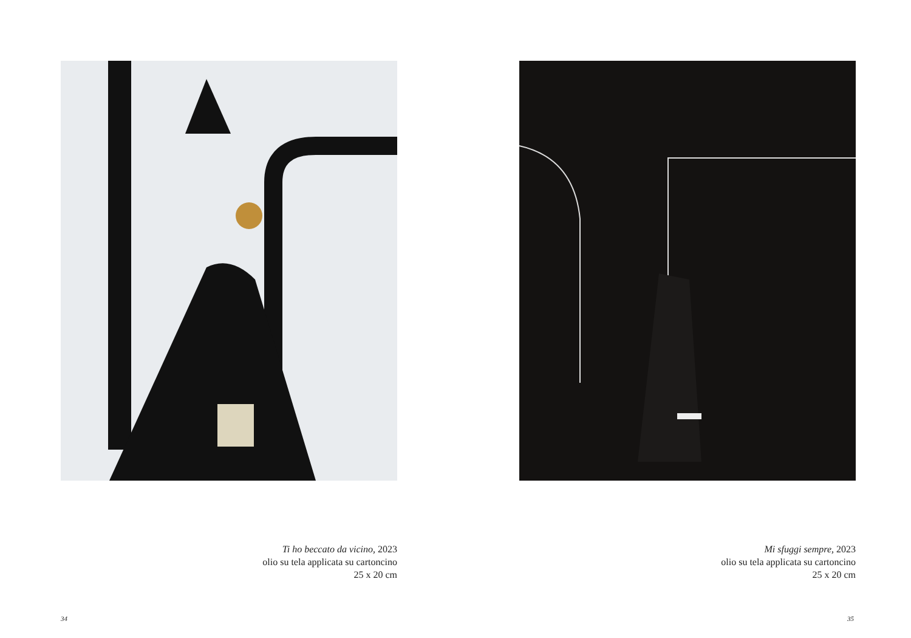Ti ho beccato da vicino, 2023
olio su tela applicata su cartoncino
25 x 20 cm
34
Mi sfuggi sempre, 2023
olio su tela applicata su cartoncino
25 x 20 cm
35